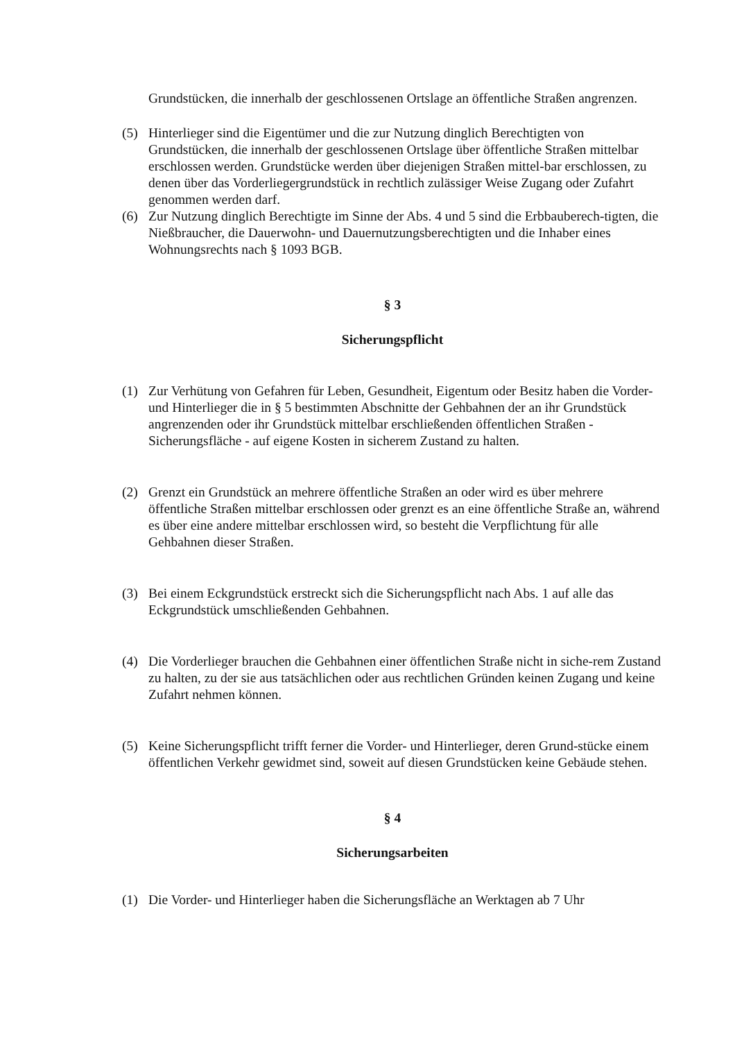Grundstücken, die innerhalb der geschlossenen Ortslage an öffentliche Straßen angrenzen.
(5) Hinterlieger sind die Eigentümer und die zur Nutzung dinglich Berechtigten von Grundstücken, die innerhalb der geschlossenen Ortslage über öffentliche Straßen mittelbar erschlossen werden. Grundstücke werden über diejenigen Straßen mittel-bar erschlossen, zu denen über das Vorderliegergrundstück in rechtlich zulässiger Weise Zugang oder Zufahrt genommen werden darf.
(6) Zur Nutzung dinglich Berechtigte im Sinne der Abs. 4 und 5 sind die Erbbauberech-tigten, die Nießbraucher, die Dauerwohn- und Dauernutzungsberechtigten und die Inhaber eines Wohnungsrechts nach § 1093 BGB.
§ 3
Sicherungspflicht
(1) Zur Verhütung von Gefahren für Leben, Gesundheit, Eigentum oder Besitz haben die Vorder- und Hinterlieger die in § 5 bestimmten Abschnitte der Gehbahnen der an ihr Grundstück angrenzenden oder ihr Grundstück mittelbar erschließenden öffentlichen Straßen - Sicherungsfläche - auf eigene Kosten in sicherem Zustand zu halten.
(2) Grenzt ein Grundstück an mehrere öffentliche Straßen an oder wird es über mehrere öffentliche Straßen mittelbar erschlossen oder grenzt es an eine öffentliche Straße an, während es über eine andere mittelbar erschlossen wird, so besteht die Verpflichtung für alle Gehbahnen dieser Straßen.
(3) Bei einem Eckgrundstück erstreckt sich die Sicherungspflicht nach Abs. 1 auf alle das Eckgrundstück umschließenden Gehbahnen.
(4) Die Vorderlieger brauchen die Gehbahnen einer öffentlichen Straße nicht in siche-rem Zustand zu halten, zu der sie aus tatsächlichen oder aus rechtlichen Gründen keinen Zugang und keine Zufahrt nehmen können.
(5) Keine Sicherungspflicht trifft ferner die Vorder- und Hinterlieger, deren Grund-stücke einem öffentlichen Verkehr gewidmet sind, soweit auf diesen Grundstücken keine Gebäude stehen.
§ 4
Sicherungsarbeiten
(1) Die Vorder- und Hinterlieger haben die Sicherungsfläche an Werktagen ab 7 Uhr